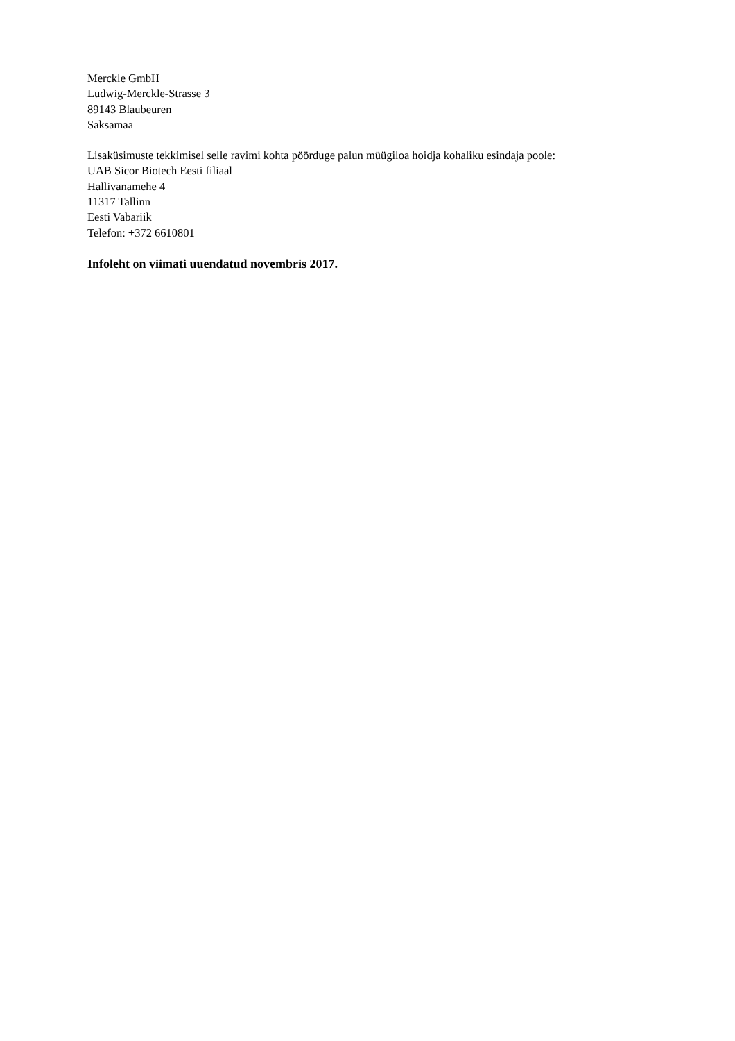Merckle GmbH
Ludwig-Merckle-Strasse 3
89143 Blaubeuren
Saksamaa
Lisaküsimuste tekkimisel selle ravimi kohta pöörduge palun müügiloa hoidja kohaliku esindaja poole:
UAB Sicor Biotech Eesti filiaal
Hallivanamehe 4
11317 Tallinn
Eesti Vabariik
Telefon: +372 6610801
Infoleht on viimati uuendatud novembris 2017.